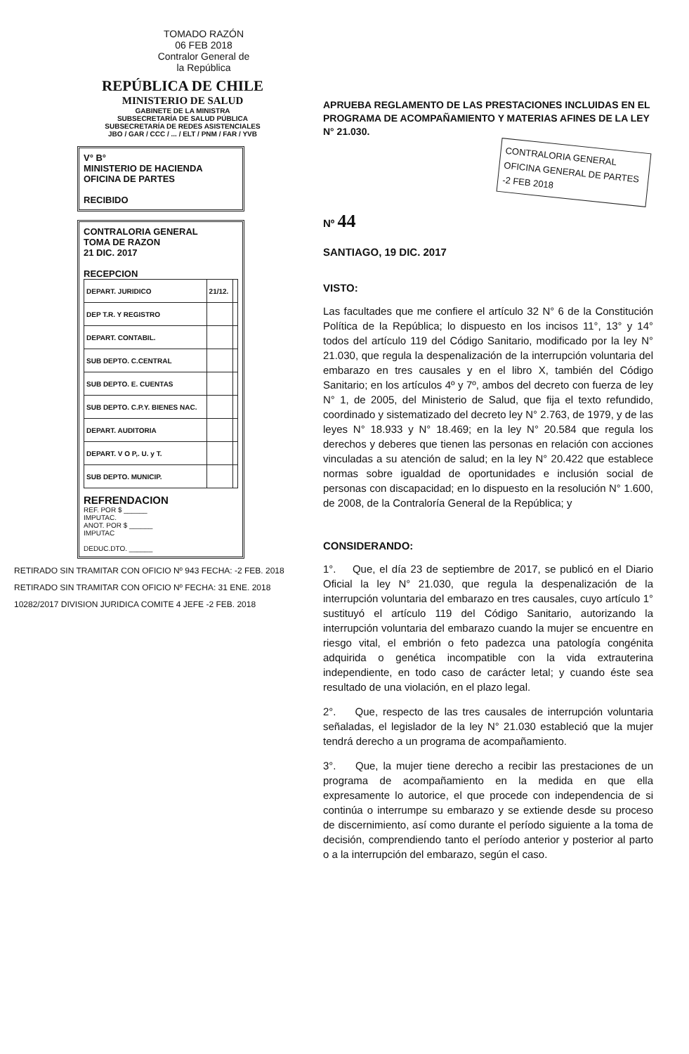TOMADO RAZÓN
06 FEB 2018
Contralor General de la República
REPÚBLICA DE CHILE
MINISTERIO DE SALUD
GABINETE DE LA MINISTRA
SUBSECRETARÍA DE SALUD PÚBLICA
SUBSECRETARÍA DE REDES ASISTENCIALES
JBO / GAR / CCC / ... / ELT / PNM / FAR / YVB
V° B°
MINISTERIO DE HACIENDA
OFICINA DE PARTES
RECIBIDO
CONTRALORIA GENERAL
TOMA DE RAZON
21 DIC. 2017
RECEPCION
| DEPART. JURIDICO | 21/12. | |
| DEP T.R. Y REGISTRO | | |
| DEPART. CONTABIL. | | |
| SUB DEPTO. C.CENTRAL | | |
| SUB DEPTO. E. CUENTAS | | |
| SUB DEPTO. C.P.Y. BIENES NAC. | | |
| DEPART. AUDITORIA | | |
| DEPART. V O P,. U. y T. | | |
| SUB DEPTO. MUNICIP. | | |
REFRENDACION
REF. POR $ ______
IMPUTAC.
ANOT. POR $ ______
IMPUTAC
DEDUC.DTO. ______
RETIRADO SIN TRAMITAR CON OFICIO Nº 943 FECHA: -2 FEB. 2018
RETIRADO SIN TRAMITAR CON OFICIO Nº FECHA: 31 ENE. 2018
10282/2017 DIVISION JURIDICA COMITE 4 JEFE -2 FEB. 2018
APRUEBA REGLAMENTO DE LAS PRESTACIONES INCLUIDAS EN EL PROGRAMA DE ACOMPAÑAMIENTO Y MATERIAS AFINES DE LA LEY N° 21.030.
CONTRALORIA GENERAL
OFICINA GENERAL DE PARTES
-2 FEB 2018
Nº 44
SANTIAGO, 19 DIC. 2017
VISTO:
Las facultades que me confiere el artículo 32 N° 6 de la Constitución Política de la República; lo dispuesto en los incisos 11°, 13° y 14° todos del artículo 119 del Código Sanitario, modificado por la ley N° 21.030, que regula la despenalización de la interrupción voluntaria del embarazo en tres causales y en el libro X, también del Código Sanitario; en los artículos 4º y 7º, ambos del decreto con fuerza de ley N° 1, de 2005, del Ministerio de Salud, que fija el texto refundido, coordinado y sistematizado del decreto ley N° 2.763, de 1979, y de las leyes N° 18.933 y N° 18.469; en la ley N° 20.584 que regula los derechos y deberes que tienen las personas en relación con acciones vinculadas a su atención de salud; en la ley N° 20.422 que establece normas sobre igualdad de oportunidades e inclusión social de personas con discapacidad; en lo dispuesto en la resolución N° 1.600, de 2008, de la Contraloría General de la República; y
CONSIDERANDO:
1°. Que, el día 23 de septiembre de 2017, se publicó en el Diario Oficial la ley N° 21.030, que regula la despenalización de la interrupción voluntaria del embarazo en tres causales, cuyo artículo 1° sustituyó el artículo 119 del Código Sanitario, autorizando la interrupción voluntaria del embarazo cuando la mujer se encuentre en riesgo vital, el embrión o feto padezca una patología congénita adquirida o genética incompatible con la vida extrauterina independiente, en todo caso de carácter letal; y cuando éste sea resultado de una violación, en el plazo legal.
2°. Que, respecto de las tres causales de interrupción voluntaria señaladas, el legislador de la ley N° 21.030 estableció que la mujer tendrá derecho a un programa de acompañamiento.
3°. Que, la mujer tiene derecho a recibir las prestaciones de un programa de acompañamiento en la medida en que ella expresamente lo autorice, el que procede con independencia de si continúa o interrumpe su embarazo y se extiende desde su proceso de discernimiento, así como durante el período siguiente a la toma de decisión, comprendiendo tanto el período anterior y posterior al parto o a la interrupción del embarazo, según el caso.